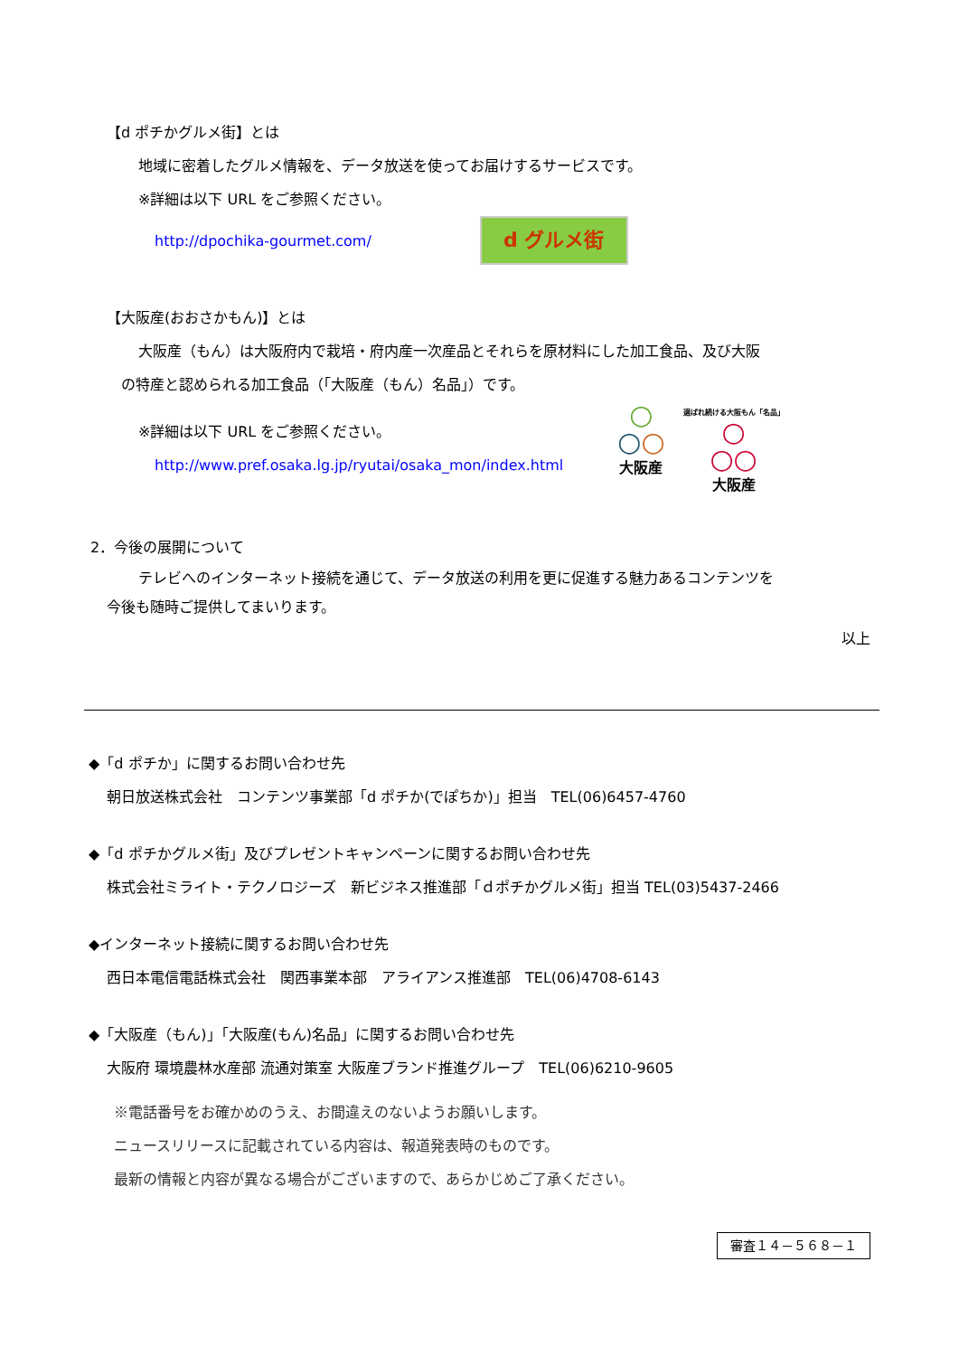【d ポチかグルメ街】とは
地域に密着したグルメ情報を、データ放送を使ってお届けするサービスです。
※詳細は以下 URL をご参照ください。
http://dpochika-gourmet.com/
d グルメ街
【大阪産(おおさかもん)】とは
大阪産（もん）は大阪府内で栽培・府内産一次産品とそれらを原材料にした加工食品、及び大阪
の特産と認められる加工食品（「大阪産（もん）名品」）です。
※詳細は以下 URL をご参照ください。
http://www.pref.osaka.lg.jp/ryutai/osaka_mon/index.html
○
○○
大阪産
選ばれ続ける大阪もん「名品」
○
○○
大阪産
2．今後の展開について
テレビへのインターネット接続を通じて、データ放送の利用を更に促進する魅力あるコンテンツを
今後も随時ご提供してまいります。
以上
◆「d ポチか」に関するお問い合わせ先
朝日放送株式会社　コンテンツ事業部「d ポチか(でぽちか)」担当　TEL(06)6457-4760
◆「d ポチかグルメ街」及びプレゼントキャンペーンに関するお問い合わせ先
株式会社ミライト・テクノロジーズ　新ビジネス推進部「ｄポチかグルメ街」担当 TEL(03)5437-2466
◆インターネット接続に関するお問い合わせ先
西日本電信電話株式会社　関西事業本部　アライアンス推進部　TEL(06)4708-6143
◆「大阪産（もん)」「大阪産(もん)名品」に関するお問い合わせ先
大阪府 環境農林水産部 流通対策室 大阪産ブランド推進グループ　TEL(06)6210-9605
※電話番号をお確かめのうえ、お間違えのないようお願いします。
ニュースリリースに記載されている内容は、報道発表時のものです。
最新の情報と内容が異なる場合がございますので、あらかじめご了承ください。
審査１４－５６８－１